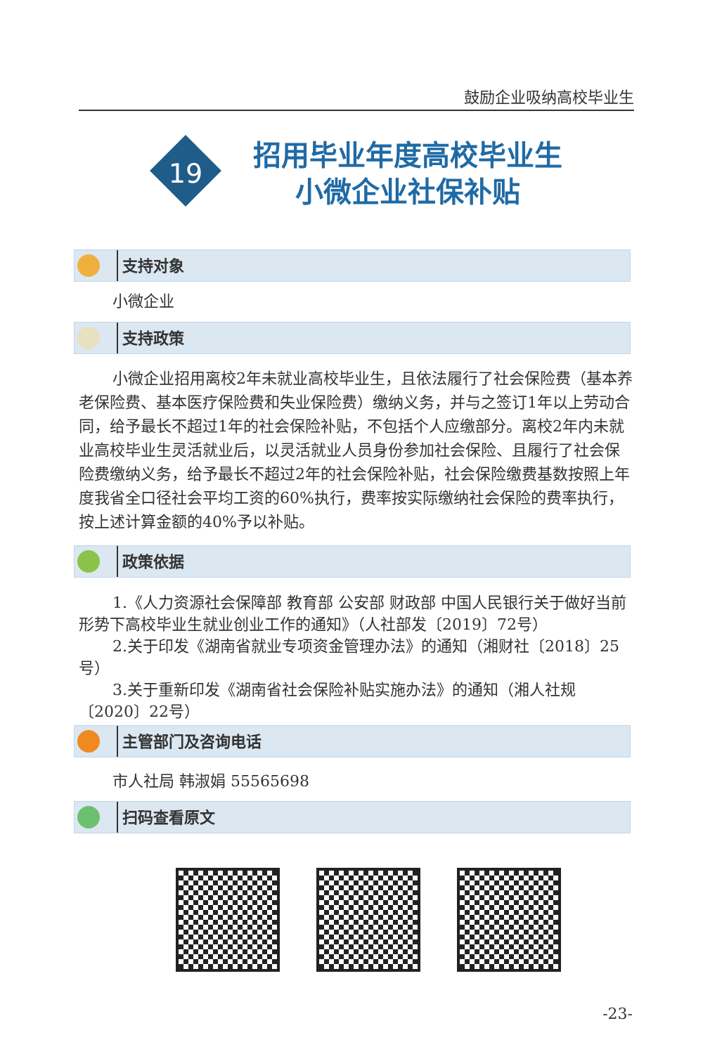鼓励企业吸纳高校毕业生
19
招用毕业年度高校毕业生
小微企业社保补贴
支持对象
小微企业
支持政策
小微企业招用离校2年未就业高校毕业生，且依法履行了社会保险费（基本养老保险费、基本医疗保险费和失业保险费）缴纳义务，并与之签订1年以上劳动合同，给予最长不超过1年的社会保险补贴，不包括个人应缴部分。离校2年内未就业高校毕业生灵活就业后，以灵活就业人员身份参加社会保险、且履行了社会保险费缴纳义务，给予最长不超过2年的社会保险补贴，社会保险缴费基数按照上年度我省全口径社会平均工资的60%执行，费率按实际缴纳社会保险的费率执行，按上述计算金额的40%予以补贴。
政策依据
1.《人力资源社会保障部 教育部 公安部 财政部 中国人民银行关于做好当前形势下高校毕业生就业创业工作的通知》（人社部发〔2019〕72号）
2.关于印发《湖南省就业专项资金管理办法》的通知（湘财社〔2018〕25号）
3.关于重新印发《湖南省社会保险补贴实施办法》的通知（湘人社规〔2020〕22号）
主管部门及咨询电话
市人社局 韩淑娟 55565698
扫码查看原文
-23-